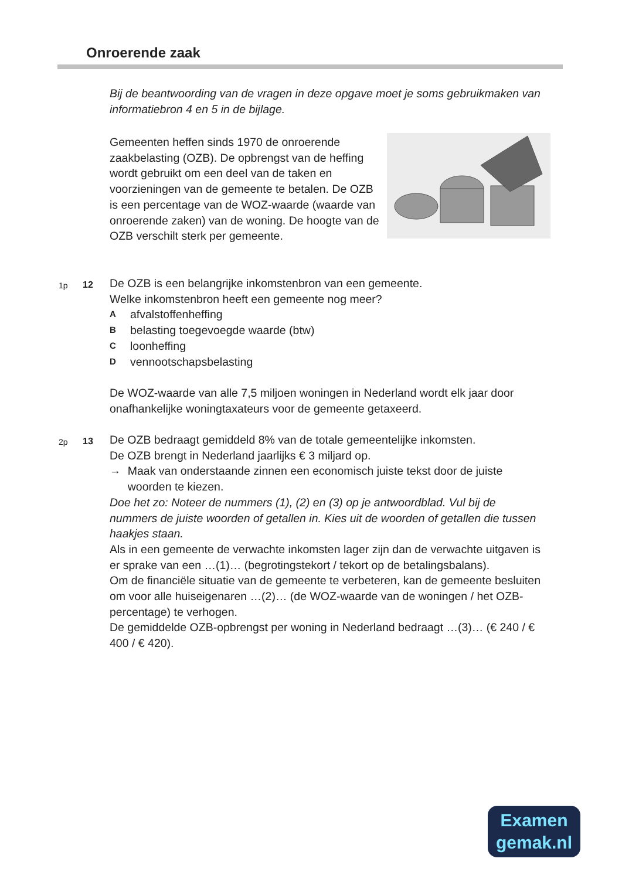Onroerende zaak
Bij de beantwoording van de vragen in deze opgave moet je soms gebruikmaken van informatiebron 4 en 5 in de bijlage.
Gemeenten heffen sinds 1970 de onroerende zaakbelasting (OZB). De opbrengst van de heffing wordt gebruikt om een deel van de taken en voorzieningen van de gemeente te betalen. De OZB is een percentage van de WOZ-waarde (waarde van onroerende zaken) van de woning. De hoogte van de OZB verschilt sterk per gemeente.
1p 12
De OZB is een belangrijke inkomstenbron van een gemeente.
Welke inkomstenbron heeft een gemeente nog meer?
Aafvalstoffenheffing
Bbelasting toegevoegde waarde (btw)
Cloonheffing
Dvennootschapsbelasting
De WOZ-waarde van alle 7,5 miljoen woningen in Nederland wordt elk jaar door onafhankelijke woningtaxateurs voor de gemeente getaxeerd.
2p 13
De OZB bedraagt gemiddeld 8% van de totale gemeentelijke inkomsten.
De OZB brengt in Nederland jaarlijks € 3 miljard op.
→ Maak van onderstaande zinnen een economisch juiste tekst door de juiste woorden te kiezen.
Doe het zo: Noteer de nummers (1), (2) en (3) op je antwoordblad. Vul bij de nummers de juiste woorden of getallen in. Kies uit de woorden of getallen die tussen haakjes staan.
Als in een gemeente de verwachte inkomsten lager zijn dan de verwachte uitgaven is er sprake van een …(1)… (begrotingstekort / tekort op de betalingsbalans).
Om de financiële situatie van de gemeente te verbeteren, kan de gemeente besluiten om voor alle huiseigenaren …(2)… (de WOZ-waarde van de woningen / het OZB-percentage) te verhogen.
De gemiddelde OZB-opbrengst per woning in Nederland bedraagt …(3)… (€ 240 / € 400 / € 420).
Examen
gemak.nl